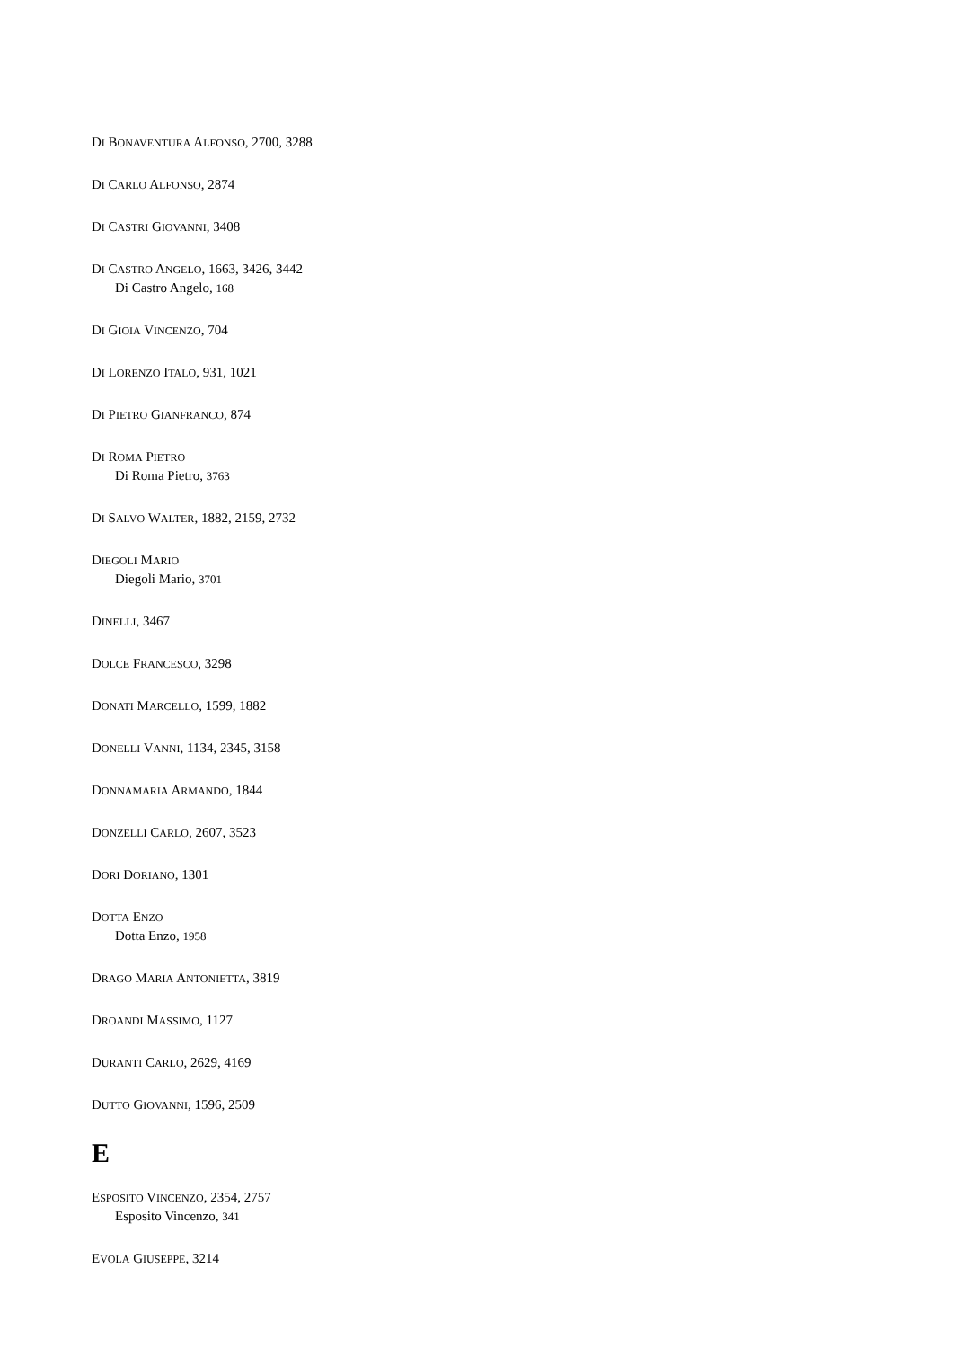DI BONAVENTURA ALFONSO, 2700, 3288
DI CARLO ALFONSO, 2874
DI CASTRI GIOVANNI, 3408
DI CASTRO ANGELO, 1663, 3426, 3442
Di Castro Angelo, 168
DI GIOIA VINCENZO, 704
DI LORENZO ITALO, 931, 1021
DI PIETRO GIANFRANCO, 874
DI ROMA PIETRO
Di Roma Pietro, 3763
DI SALVO WALTER, 1882, 2159, 2732
DIEGOLI MARIO
Diegoli Mario, 3701
DINELLI, 3467
DOLCE FRANCESCO, 3298
DONATI MARCELLO, 1599, 1882
DONELLI VANNI, 1134, 2345, 3158
DONNAMARIA ARMANDO, 1844
DONZELLI CARLO, 2607, 3523
DORI DORIANO, 1301
DOTTA ENZO
Dotta Enzo, 1958
DRAGO MARIA ANTONIETTA, 3819
DROANDI MASSIMO, 1127
DURANTI CARLO, 2629, 4169
DUTTO GIOVANNI, 1596, 2509
E
ESPOSITO VINCENZO, 2354, 2757
Esposito Vincenzo, 341
EVOLA GIUSEPPE, 3214